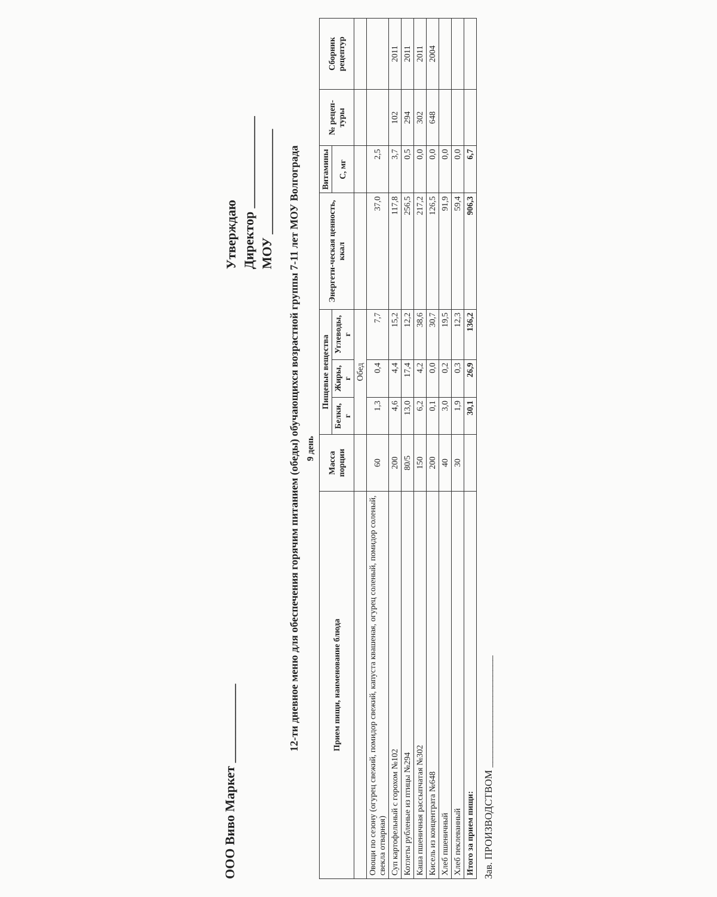ООО Виво Маркет ____________
Утверждаю
Директор ______________
МОУ ________________
12-ти дневное меню для обеспечения горячим питанием (обеды) обучающихся возрастной группы 7-11 лет МОУ Волгограда
9 день
| Прием пищи, наименование блюда | Масса порции | Пищевые вещества | | | Энергети-ческая ценность, ккал | Витамины | № рецеп-туры | Сборник рецептур |
| --- | --- | --- | --- | --- | --- | --- | --- | --- |
| | | Белки, г | Жиры, г | Углеводы, г | | С, мг | | |
| | | Обед | | | | | | |
| Овощи по сезону (огурец свежий, помидор свежий, капуста квашеная, огурец соленый, помидор соленый, свекла отварная) | 60 | 1,3 | 0,4 | 7,7 | 37,0 | 2,5 | | |
| Суп картофельный с горохом №102 | 200 | 4,6 | 4,4 | 15,2 | 117,8 | 3,7 | 102 | 2011 |
| Котлеты рубленые из птицы №294 | 80/5 | 13,0 | 17,4 | 12,2 | 256,5 | 0,5 | 294 | 2011 |
| Каша пшеничная рассыпчатая №302 | 150 | 6,2 | 4,2 | 38,6 | 217,2 | 0,0 | 302 | 2011 |
| Кисель из концентрата №648 | 200 | 0,1 | 0,0 | 30,7 | 126,5 | 0,0 | 648 | 2004 |
| Хлеб пшеничный | 40 | 3,0 | 0,2 | 19,5 | 91,9 | 0,0 | | |
| Хлеб пеклеванный | 30 | 1,9 | 0,3 | 12,3 | 59,4 | 0,0 | | |
| Итого за прием пищи: | | 30,1 | 26,9 | 136,2 | 906,3 | 6,7 | | |
Зав. ПРОИЗВОДСТВОМ ______________________